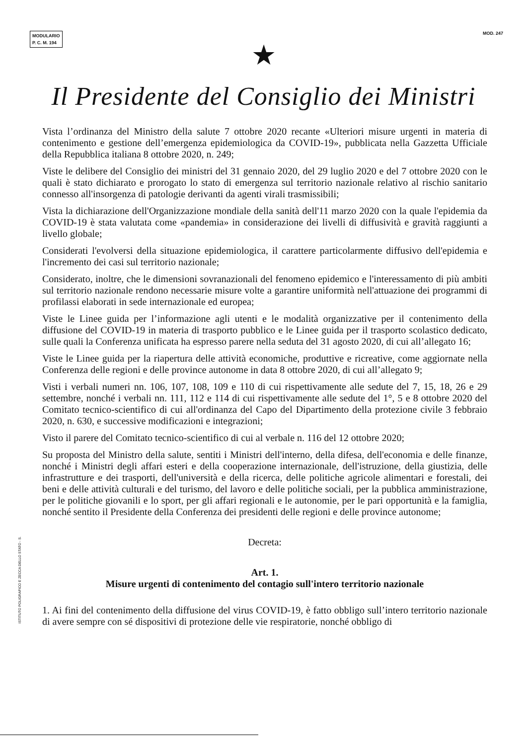MODULARIO
P. C. M. 194
MOD. 247
★
Il Presidente del Consiglio dei Ministri
Vista l’ordinanza del Ministro della salute 7 ottobre 2020 recante «Ulteriori misure urgenti in materia di contenimento e gestione dell’emergenza epidemiologica da COVID-19», pubblicata nella Gazzetta Ufficiale della Repubblica italiana 8 ottobre 2020, n. 249;
Viste le delibere del Consiglio dei ministri del 31 gennaio 2020, del 29 luglio 2020 e del 7 ottobre 2020 con le quali è stato dichiarato e prorogato lo stato di emergenza sul territorio nazionale relativo al rischio sanitario connesso all'insorgenza di patologie derivanti da agenti virali trasmissibili;
Vista la dichiarazione dell'Organizzazione mondiale della sanità dell'11 marzo 2020 con la quale l'epidemia da COVID-19 è stata valutata come «pandemia» in considerazione dei livelli di diffusività e gravità raggiunti a livello globale;
Considerati l'evolversi della situazione epidemiologica, il carattere particolarmente diffusivo dell'epidemia e l'incremento dei casi sul territorio nazionale;
Considerato, inoltre, che le dimensioni sovranazionali del fenomeno epidemico e l'interessamento di più ambiti sul territorio nazionale rendono necessarie misure volte a garantire uniformità nell'attuazione dei programmi di profilassi elaborati in sede internazionale ed europea;
Viste le Linee guida per l’informazione agli utenti e le modalità organizzative per il contenimento della diffusione del COVID-19 in materia di trasporto pubblico e le Linee guida per il trasporto scolastico dedicato, sulle quali la Conferenza unificata ha espresso parere nella seduta del 31 agosto 2020, di cui all’allegato 16;
Viste le Linee guida per la riapertura delle attività economiche, produttive e ricreative, come aggiornate nella Conferenza delle regioni e delle province autonome in data 8 ottobre 2020, di cui all’allegato 9;
Visti i verbali numeri nn. 106, 107, 108, 109 e 110 di cui rispettivamente alle sedute del 7, 15, 18, 26 e 29 settembre, nonché i verbali nn. 111, 112 e 114 di cui rispettivamente alle sedute del 1°, 5 e 8 ottobre 2020 del Comitato tecnico-scientifico di cui all'ordinanza del Capo del Dipartimento della protezione civile 3 febbraio 2020, n. 630, e successive modificazioni e integrazioni;
Visto il parere del Comitato tecnico-scientifico di cui al verbale n. 116 del 12 ottobre 2020;
Su proposta del Ministro della salute, sentiti i Ministri dell'interno, della difesa, dell'economia e delle finanze, nonché i Ministri degli affari esteri e della cooperazione internazionale, dell'istruzione, della giustizia, delle infrastrutture e dei trasporti, dell'università e della ricerca, delle politiche agricole alimentari e forestali, dei beni e delle attività culturali e del turismo, del lavoro e delle politiche sociali, per la pubblica amministrazione, per le politiche giovanili e lo sport, per gli affari regionali e le autonomie, per le pari opportunità e la famiglia, nonché sentito il Presidente della Conferenza dei presidenti delle regioni e delle province autonome;
Decreta:
Art. 1.
Misure urgenti di contenimento del contagio sull'intero territorio nazionale
1. Ai fini del contenimento della diffusione del virus COVID-19, è fatto obbligo sull’intero territorio nazionale di avere sempre con sé dispositivi di protezione delle vie respiratorie, nonché obbligo di
ISTITUTO POLIGRAFICO E ZECCA DELLO STATO - S.